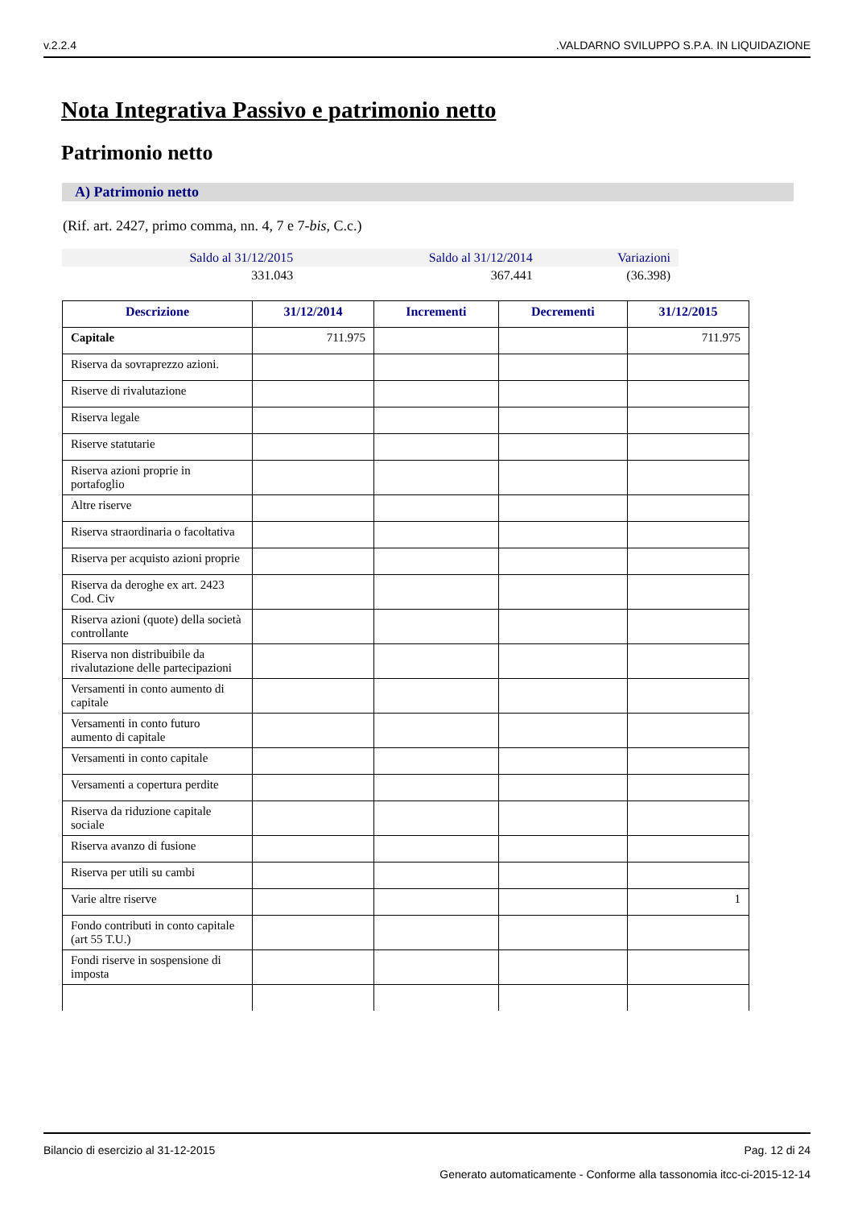v.2.2.4.VALDARNO SVILUPPO S.P.A. IN LIQUIDAZIONE
Nota Integrativa Passivo e patrimonio netto
Patrimonio netto
A) Patrimonio netto
(Rif. art. 2427, primo comma, nn. 4, 7 e 7-bis, C.c.)
| Saldo al 31/12/2015 | Saldo al 31/12/2014 | Variazioni |
| --- | --- | --- |
| 331.043 | 367.441 | (36.398) |
| Descrizione | 31/12/2014 | Incrementi | Decrementi | 31/12/2015 |
| --- | --- | --- | --- | --- |
| Capitale | 711.975 | | | 711.975 |
| Riserva da sovraprezzo azioni. | | | | |
| Riserve di rivalutazione | | | | |
| Riserva legale | | | | |
| Riserve statutarie | | | | |
| Riserva azioni proprie in portafoglio | | | | |
| Altre riserve | | | | |
| Riserva straordinaria o facoltativa | | | | |
| Riserva per acquisto azioni proprie | | | | |
| Riserva da deroghe ex art. 2423 Cod. Civ | | | | |
| Riserva azioni (quote) della società controllante | | | | |
| Riserva non distribuibile da rivalutazione delle partecipazioni | | | | |
| Versamenti in conto aumento di capitale | | | | |
| Versamenti in conto futuro aumento di capitale | | | | |
| Versamenti in conto capitale | | | | |
| Versamenti a copertura perdite | | | | |
| Riserva da riduzione capitale sociale | | | | |
| Riserva avanzo di fusione | | | | |
| Riserva per utili su cambi | | | | |
| Varie altre riserve | | | | 1 |
| Fondo contributi in conto capitale (art 55 T.U.) | | | | |
| Fondi riserve in sospensione di imposta | | | | |
Bilancio di esercizio al 31-12-2015 Pag. 12 di 24
Generato automaticamente - Conforme alla tassonomia itcc-ci-2015-12-14